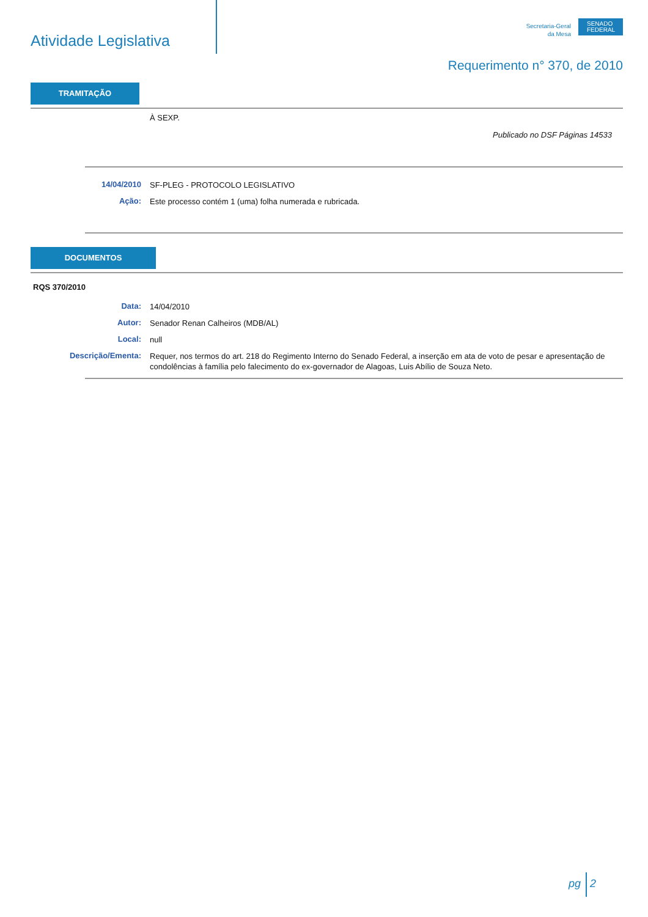Atividade Legislativa
Secretaria-Geral
da Mesa
SENADO
FEDERAL
Requerimento n° 370, de 2010
TRAMITAÇÃO
À SEXP.
Publicado no DSF Páginas 14533
14/04/2010
SF-PLEG - PROTOCOLO LEGISLATIVO
Ação:
Este processo contém 1 (uma) folha numerada e rubricada.
DOCUMENTOS
RQS 370/2010
Data:
14/04/2010
Autor:
Senador Renan Calheiros (MDB/AL)
Local:
null
Descrição/Ementa:
Requer, nos termos do art. 218 do Regimento Interno do Senado Federal, a inserção em ata de voto de pesar e apresentação de condolências à família pelo falecimento do ex-governador de Alagoas, Luis Abílio de Souza Neto.
pg 2